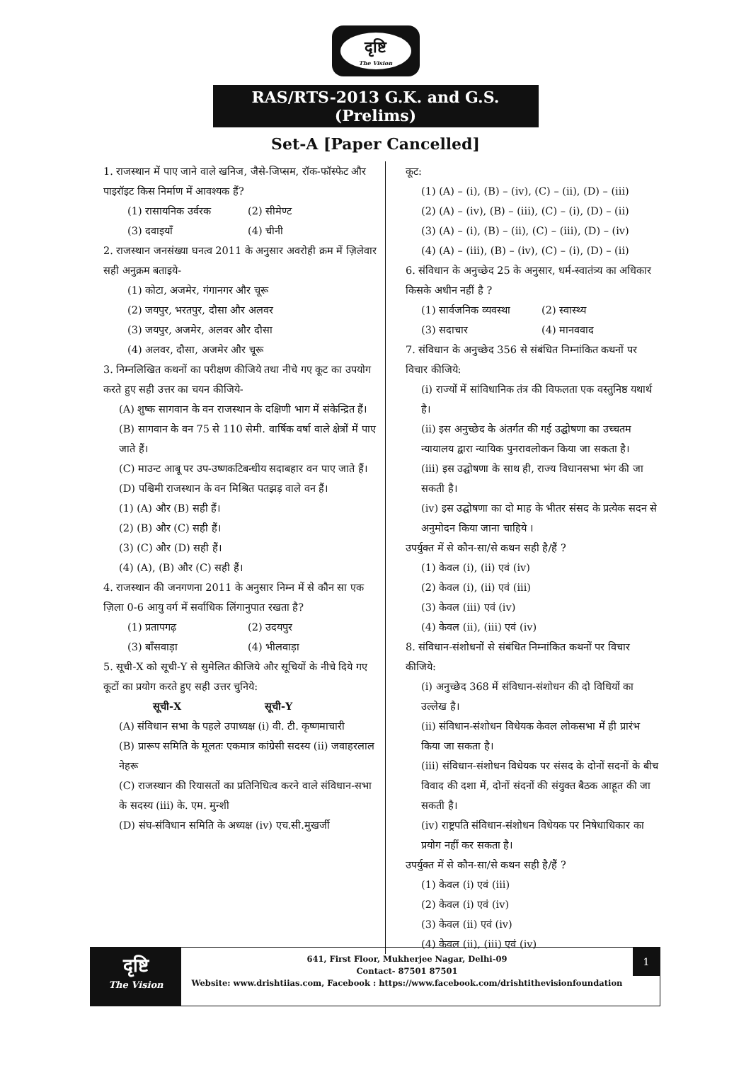दृष्टि
The Vision
RAS/RTS-2013 G.K. and G.S. (Prelims)
Set-A [Paper Cancelled]
1. राजस्थान में पाए जाने वाले खनिज, जैसे-जिप्सम, रॉक-फॉस्फेट और पाइरॉइट किस निर्माण में आवश्यक हैं?
(1) रासायनिक उर्वरक (2) सीमेण्ट
(3) दवाइयाँ (4) चीनी
2. राजस्थान जनसंख्या घनत्व 2011 के अनुसार अवरोही क्रम में ज़िलेवार सही अनुक्रम बताइये-
(1) कोटा, अजमेर, गंगानगर और चूरू
(2) जयपुर, भरतपुर, दौसा और अलवर
(3) जयपुर, अजमेर, अलवर और दौसा
(4) अलवर, दौसा, अजमेर और चूरू
3. निम्नलिखित कथनों का परीक्षण कीजिये तथा नीचे गए कूट का उपयोग करते हुए सही उत्तर का चयन कीजिये-
(A) शुष्क सागवान के वन राजस्थान के दक्षिणी भाग में संकेन्द्रित हैं।
(B) सागवान के वन 75 से 110 सेमी. वार्षिक वर्षा वाले क्षेत्रों में पाए जाते हैं।
(C) माउन्ट आबू पर उप-उष्णकटिबन्धीय सदाबहार वन पाए जाते हैं।
(D) पश्चिमी राजस्थान के वन मिश्रित पतझड़ वाले वन हैं।
(1) (A) और (B) सही हैं।
(2) (B) और (C) सही हैं।
(3) (C) और (D) सही हैं।
(4) (A), (B) और (C) सही हैं।
4. राजस्थान की जनगणना 2011 के अनुसार निम्न में से कौन सा एक ज़िला 0-6 आयु वर्ग में सर्वाधिक लिंगानुपात रखता है?
(1) प्रतापगढ़ (2) उदयपुर
(3) बाँसवाड़ा (4) भीलवाड़ा
5. सूची-X को सूची-Y से सुमेलित कीजिये और सूचियों के नीचे दिये गए कूटों का प्रयोग करते हुए सही उत्तर चुनिये:
सूची-X सूची-Y
(A) संविधान सभा के पहले उपाध्यक्ष (i) वी. टी. कृष्णमाचारी
(B) प्रारूप समिति के मूलतः एकमात्र कांग्रेसी सदस्य (ii) जवाहरलाल नेहरू
(C) राजस्थान की रियासतों का प्रतिनिधित्व करने वाले संविधान-सभा के सदस्य (iii) के. एम. मुन्शी
(D) संघ-संविधान समिति के अध्यक्ष (iv) एच.सी.मुखर्जी
कूट:
(1) (A) – (i), (B) – (iv), (C) – (ii), (D) – (iii)
(2) (A) – (iv), (B) – (iii), (C) – (i), (D) – (ii)
(3) (A) – (i), (B) – (ii), (C) – (iii), (D) – (iv)
(4) (A) – (iii), (B) – (iv), (C) – (i), (D) – (ii)
6. संविधान के अनुच्छेद 25 के अनुसार, धर्म-स्वातंत्र्य का अधिकार किसके अधीन नहीं है ?
(1) सार्वजनिक व्यवस्था (2) स्वास्थ्य
(3) सदाचार (4) मानववाद
7. संविधान के अनुच्छेद 356 से संबंधित निम्नांकित कथनों पर विचार कीजिये:
(i) राज्यों में सांविधानिक तंत्र की विफलता एक वस्तुनिष्ठ यथार्थ है।
(ii) इस अनुच्छेद के अंतर्गत की गई उद्घोषणा का उच्चतम न्यायालय द्वारा न्यायिक पुनरावलोकन किया जा सकता है।
(iii) इस उद्घोषणा के साथ ही, राज्य विधानसभा भंग की जा सकती है।
(iv) इस उद्घोषणा का दो माह के भीतर संसद के प्रत्येक सदन से अनुमोदन किया जाना चाहिये ।
उपर्युक्त में से कौन-सा/से कथन सही है/हैं ?
(1) केवल (i), (ii) एवं (iv)
(2) केवल (i), (ii) एवं (iii)
(3) केवल (iii) एवं (iv)
(4) केवल (ii), (iii) एवं (iv)
8. संविधान-संशोधनों से संबंधित निम्नांकित कथनों पर विचार कीजिये:
(i) अनुच्छेद 368 में संविधान-संशोधन की दो विधियों का उल्लेख है।
(ii) संविधान-संशोधन विधेयक केवल लोकसभा में ही प्रारंभ किया जा सकता है।
(iii) संविधान-संशोधन विधेयक पर संसद के दोनों सदनों के बीच विवाद की दशा में, दोनों संदनों की संयुक्त बैठक आहूत की जा सकती है।
(iv) राष्ट्रपति संविधान-संशोधन विधेयक पर निषेधाधिकार का प्रयोग नहीं कर सकता है।
उपर्युक्त में से कौन-सा/से कथन सही है/हैं ?
(1) केवल (i) एवं (iii)
(2) केवल (i) एवं (iv)
(3) केवल (ii) एवं (iv)
(4) केवल (ii), (iii) एवं (iv)
दृष्टि
The Vision
641, First Floor, Mukherjee Nagar, Delhi-09
Contact- 87501 87501
Website: www.drishtiias.com, Facebook : https://www.facebook.com/drishtithevisionfoundation
1